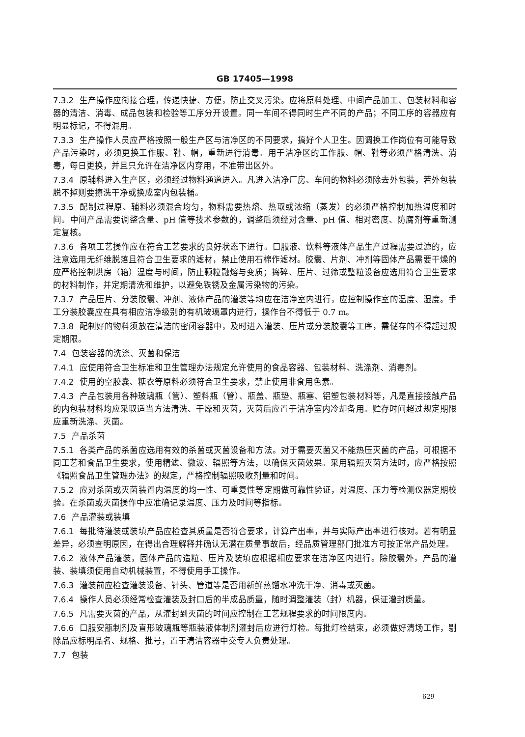GB 17405—1998
7.3.2 生产操作应衔接合理，传递快捷、方便，防止交叉污染。应将原料处理、中间产品加工、包装材料和容器的清洁、消毒、成品包装和检验等工序分开设置。同一车间不得同时生产不同的产品；不同工序的容器应有明显标记，不得混用。
7.3.3 生产操作人员应严格按照一般生产区与洁净区的不同要求，搞好个人卫生。因调换工作岗位有可能导致产品污染时，必须更换工作服、鞋、帽，重新进行消毒。用于洁净区的工作服、帽、鞋等必须严格清洗、消毒，每日更换，并且只允许在洁净区内穿用，不准带出区外。
7.3.4 原辅料进入生产区，必须经过物料通道进入。凡进入洁净厂房、车间的物料必须除去外包装，若外包装脱不掉则要擦洗干净或换成室内包装桶。
7.3.5 配制过程原、辅料必须混合均匀，物料需要热熔、热取或浓缩（蒸发）的必须严格控制加热温度和时间。中间产品需要调整含量、pH 值等技术参数的，调整后须经对含量、pH 值、相对密度、防腐剂等重新测定复核。
7.3.6 各项工艺操作应在符合工艺要求的良好状态下进行。口服液、饮料等液体产品生产过程需要过滤的，应注意选用无纤维脱落且符合卫生要求的滤材，禁止使用石棉作滤材。胶囊、片剂、冲剂等固体产品需要干燥的应严格控制烘房（箱）温度与时间，防止颗粒融熔与变质；捣碎、压片、过筛或整粒设备应选用符合卫生要求的材料制作，并定期清洗和维护，以避免铁锈及金属污染物的污染。
7.3.7 产品压片、分装胶囊、冲剂、液体产品的灌装等均应在洁净室内进行，应控制操作室的温度、湿度。手工分装胶囊应在具有相应洁净级别的有机玻璃罩内进行，操作台不得低于 0.7 m。
7.3.8 配制好的物料须放在清洁的密闭容器中，及时进入灌装、压片或分装胶囊等工序，需储存的不得超过规定期限。
7.4 包装容器的洗涤、灭菌和保洁
7.4.1 应使用符合卫生标准和卫生管理办法规定允许使用的食品容器、包装材料、洗涤剂、消毒剂。
7.4.2 使用的空胶囊、糖衣等原料必须符合卫生要求，禁止使用非食用色素。
7.4.3 产品包装用各种玻璃瓶（管）、塑料瓶（管）、瓶盖、瓶垫、瓶塞、铝塑包装材料等，凡是直接接触产品的内包装材料均应采取适当方法清洗、干燥和灭菌，灭菌后应置于洁净室内冷却备用。贮存时间超过规定期限应重新洗涤、灭菌。
7.5 产品杀菌
7.5.1 各类产品的杀菌应选用有效的杀菌或灭菌设备和方法。对于需要灭菌又不能热压灭菌的产品，可根据不同工艺和食品卫生要求，使用精滤、微波、辐照等方法，以确保灭菌效果。采用辐照灭菌方法时，应严格按照《辐照食品卫生管理办法》的规定，严格控制辐照吸收剂量和时间。
7.5.2 应对杀菌或灭菌装置内温度的均一性、可重复性等定期做可靠性验证，对温度、压力等检测仪器定期校验。在杀菌或灭菌操作中应准确记录温度、压力及时间等指标。
7.6 产品灌装或装填
7.6.1 每批待灌装或装填产品应检查其质量是否符合要求，计算产出率，并与实际产出率进行核对。若有明显差异，必须查明原因，在得出合理解释并确认无潜在质量事故后，经品质管理部门批准方可按正常产品处理。
7.6.2 液体产品灌装，固体产品的造粒、压片及装填应根据相应要求在洁净区内进行。除胶囊外，产品的灌装、装填须使用自动机械装置，不得使用手工操作。
7.6.3 灌装前应检查灌装设备、针头、管道等是否用新鲜蒸馏水冲洗干净、消毒或灭菌。
7.6.4 操作人员必须经常检查灌装及封口后的半成品质量，随时调整灌装（封）机器，保证灌封质量。
7.6.5 凡需要灭菌的产品，从灌封到灭菌的时间应控制在工艺规程要求的时间限度内。
7.6.6 口服安瓿制剂及直形玻璃瓶等瓶装液体制剂灌封后应进行灯检。每批灯检结束，必须做好清场工作，剔除品应标明品名、规格、批号，置于清洁容器中交专人负责处理。
7.7 包装
629